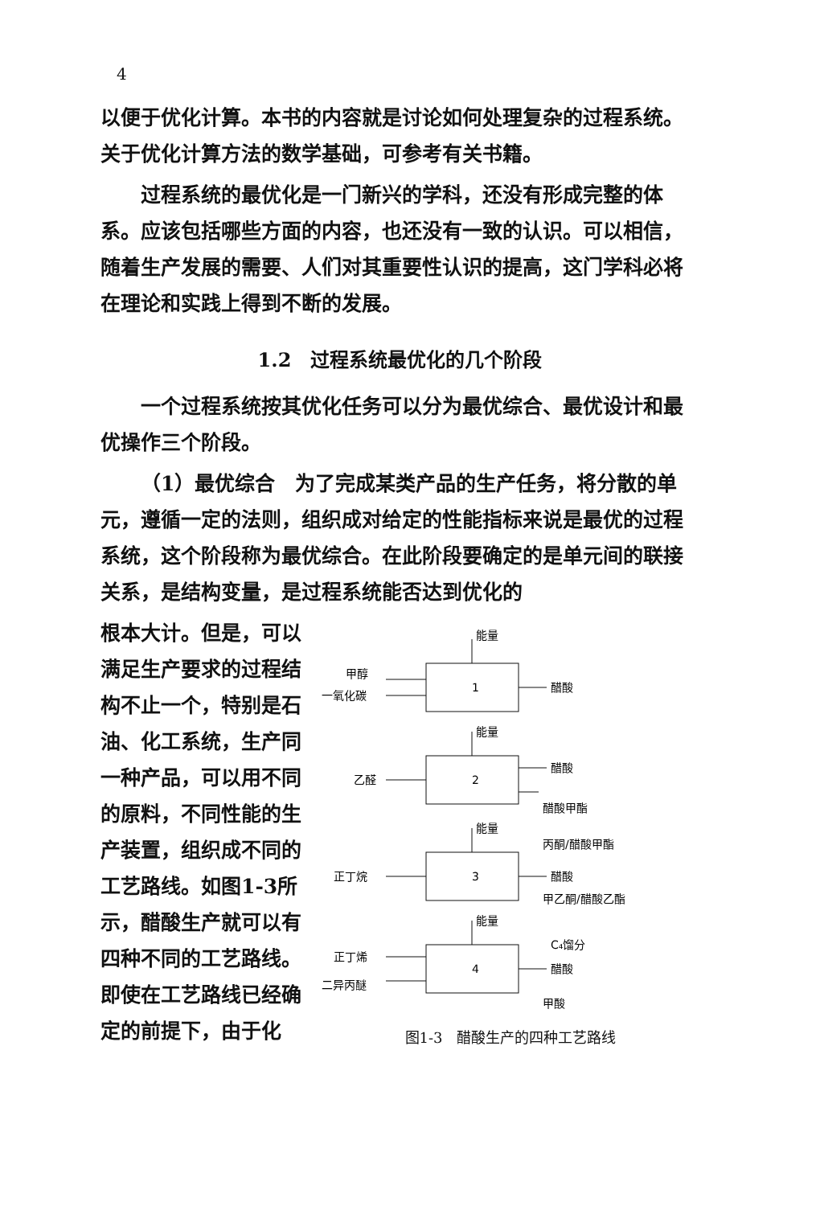4
以便于优化计算。本书的内容就是讨论如何处理复杂的过程系统。关于优化计算方法的数学基础，可参考有关书籍。
过程系统的最优化是一门新兴的学科，还没有形成完整的体系。应该包括哪些方面的内容，也还没有一致的认识。可以相信，随着生产发展的需要、人们对其重要性认识的提高，这门学科必将在理论和实践上得到不断的发展。
1.2　过程系统最优化的几个阶段
一个过程系统按其优化任务可以分为最优综合、最优设计和最优操作三个阶段。
（1）最优综合　为了完成某类产品的生产任务，将分散的单元，遵循一定的法则，组织成对给定的性能指标来说是最优的过程系统，这个阶段称为最优综合。在此阶段要确定的是单元间的联接关系，是结构变量，是过程系统能否达到优化的
根本大计。但是，可以满足生产要求的过程结构不止一个，特别是石油、化工系统，生产同一种产品，可以用不同的原料，不同性能的生产装置，组织成不同的工艺路线。如图1-3所示，醋酸生产就可以有四种不同的工艺路线。即使在工艺路线已经确定的前提下，由于化
1
2
3
4
能量
能量
能量
能量
甲醇
一氧化碳
醋酸
乙醛
醋酸
醋酸甲酯
正丁烷
丙酮/醋酸甲酯
醋酸
甲乙酮/醋酸乙酯
正丁烯
二异丙醚
C₄馏分
醋酸
甲酸
图1-3　醋酸生产的四种工艺路线